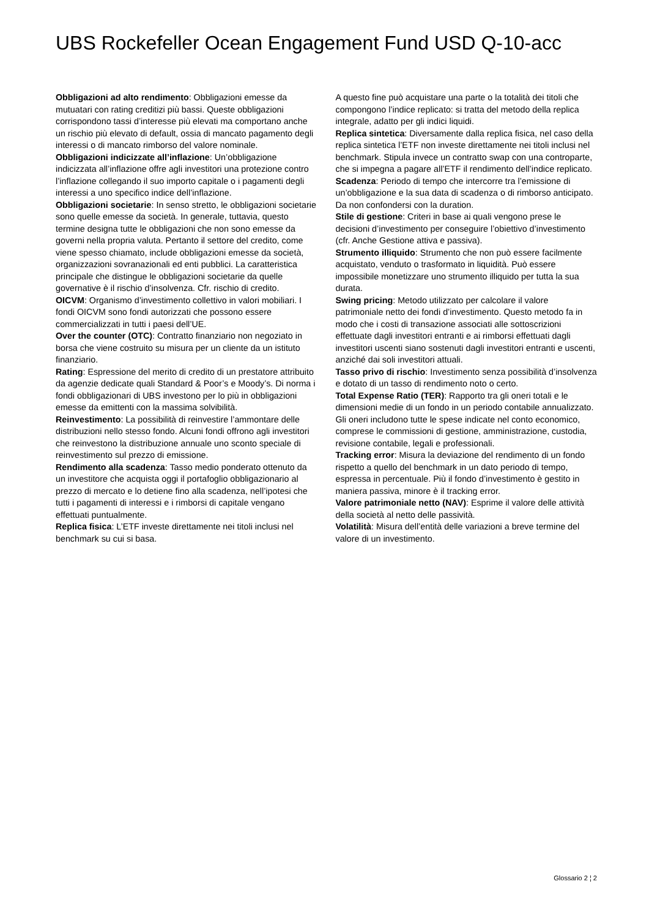UBS Rockefeller Ocean Engagement Fund USD Q-10-acc
Obbligazioni ad alto rendimento: Obbligazioni emesse da mutuatari con rating creditizi più bassi. Queste obbligazioni corrispondono tassi d’interesse più elevati ma comportano anche un rischio più elevato di default, ossia di mancato pagamento degli interessi o di mancato rimborso del valore nominale.
Obbligazioni indicizzate all’inflazione: Un’obbligazione indicizzata all’inflazione offre agli investitori una protezione contro l’inflazione collegando il suo importo capitale o i pagamenti degli interessi a uno specifico indice dell’inflazione.
Obbligazioni societarie: In senso stretto, le obbligazioni societarie sono quelle emesse da società. In generale, tuttavia, questo termine designa tutte le obbligazioni che non sono emesse da governi nella propria valuta. Pertanto il settore del credito, come viene spesso chiamato, include obbligazioni emesse da società, organizzazioni sovranazionali ed enti pubblici. La caratteristica principale che distingue le obbligazioni societarie da quelle governative è il rischio d’insolvenza. Cfr. rischio di credito.
OICVM: Organismo d’investimento collettivo in valori mobiliari. I fondi OICVM sono fondi autorizzati che possono essere commercializzati in tutti i paesi dell’UE.
Over the counter (OTC): Contratto finanziario non negoziato in borsa che viene costruito su misura per un cliente da un istituto finanziario.
Rating: Espressione del merito di credito di un prestatore attribuito da agenzie dedicate quali Standard & Poor’s e Moody’s. Di norma i fondi obbligazionari di UBS investono per lo più in obbligazioni emesse da emittenti con la massima solvibilità.
Reinvestimento: La possibilità di reinvestire l’ammontare delle distribuzioni nello stesso fondo. Alcuni fondi offrono agli investitori che reinvestono la distribuzione annuale uno sconto speciale di reinvestimento sul prezzo di emissione.
Rendimento alla scadenza: Tasso medio ponderato ottenuto da un investitore che acquista oggi il portafoglio obbligazionario al prezzo di mercato e lo detiene fino alla scadenza, nell’ipotesi che tutti i pagamenti di interessi e i rimborsi di capitale vengano effettuati puntualmente.
Replica fisica: L’ETF investe direttamente nei titoli inclusi nel benchmark su cui si basa.
A questo fine può acquistare una parte o la totalità dei titoli che compongono l’indice replicato: si tratta del metodo della replica integrale, adatto per gli indici liquidi.
Replica sintetica: Diversamente dalla replica fisica, nel caso della replica sintetica l’ETF non investe direttamente nei titoli inclusi nel benchmark. Stipula invece un contratto swap con una controparte, che si impegna a pagare all’ETF il rendimento dell’indice replicato.
Scadenza: Periodo di tempo che intercorre tra l’emissione di un’obbligazione e la sua data di scadenza o di rimborso anticipato. Da non confondersi con la duration.
Stile di gestione: Criteri in base ai quali vengono prese le decisioni d’investimento per conseguire l’obiettivo d’investimento (cfr. Anche Gestione attiva e passiva).
Strumento illiquido: Strumento che non può essere facilmente acquistato, venduto o trasformato in liquidità. Può essere impossibile monetizzare uno strumento illiquido per tutta la sua durata.
Swing pricing: Metodo utilizzato per calcolare il valore patrimoniale netto dei fondi d’investimento. Questo metodo fa in modo che i costi di transazione associati alle sottoscrizioni effettuate dagli investitori entranti e ai rimborsi effettuati dagli investitori uscenti siano sostenuti dagli investitori entranti e uscenti, anziché dai soli investitori attuali.
Tasso privo di rischio: Investimento senza possibilità d’insolvenza e dotato di un tasso di rendimento noto o certo.
Total Expense Ratio (TER): Rapporto tra gli oneri totali e le dimensioni medie di un fondo in un periodo contabile annualizzato. Gli oneri includono tutte le spese indicate nel conto economico, comprese le commissioni di gestione, amministrazione, custodia, revisione contabile, legali e professionali.
Tracking error: Misura la deviazione del rendimento di un fondo rispetto a quello del benchmark in un dato periodo di tempo, espressa in percentuale. Più il fondo d’investimento è gestito in maniera passiva, minore è il tracking error.
Valore patrimoniale netto (NAV): Esprime il valore delle attività della società al netto delle passività.
Volatilità: Misura dell’entità delle variazioni a breve termine del valore di un investimento.
Glossario 2 ¦ 2